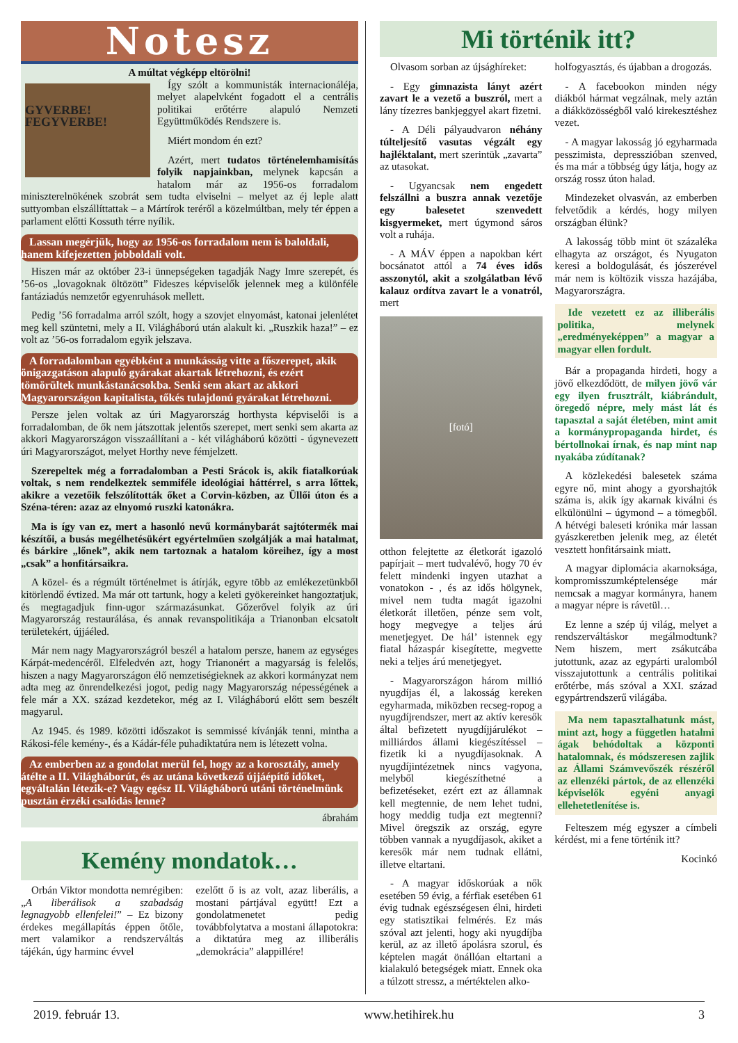Notesz
A múltat végképp eltörölni!
GYVERBE! FEGYVERBE!
Így szólt a kommunisták internacionáléja, melyet alapelvként fogadott el a centrális politikai erőtérre alapuló Nemzeti Együttműködés Rendszere is.
Miért mondom én ezt?
Azért, mert tudatos történelemhamisítás folyik napjainkban, melynek kapcsán a hatalom már az 1956-os forradalom miniszterelnökének szobrát sem tudta elviselni – melyet az éj leple alatt suttyomban elszállíttattak – a Mártírok teréről a közelmúltban, mely tér éppen a parlament előtti Kossuth térre nyílik.
Lassan megérjük, hogy az 1956-os forradalom nem is baloldali, hanem kifejezetten jobboldali volt.
Hiszen már az október 23-i ünnepségeken tagadják Nagy Imre szerepét, és ’56-os „lovagoknak öltözött” Fideszes képviselők jelennek meg a különféle fantáziadús nemzetőr egyenruhások mellett.
Pedig ’56 forradalma arról szólt, hogy a szovjet elnyomást, katonai jelenlétet meg kell szüntetni, mely a II. Világháború után alakult ki. „Ruszkik haza!” – ez volt az ’56-os forradalom egyik jelszava.
A forradalomban egyébként a munkásság vitte a főszerepet, akik önigazgatáson alapuló gyárakat akartak létrehozni, és ezért tömörültek munkástanácsokba. Senki sem akart az akkori Magyarországon kapitalista, tőkés tulajdonú gyárakat létrehozni.
Persze jelen voltak az úri Magyarország horthysta képviselői is a forradalomban, de ők nem játszottak jelentős szerepet, mert senki sem akarta az akkori Magyarországon visszaállítani a - két világháború közötti - úgynevezett úri Magyarországot, melyet Horthy neve fémjelzett.
Szerepeltek még a forradalomban a Pesti Srácok is, akik fiatalkorúak voltak, s nem rendelkeztek semmiféle ideológiai háttérrel, s arra lőttek, akikre a vezetőik felszólították őket a Corvin-közben, az Üllői úton és a Széna-téren: azaz az elnyomó ruszki katonákra.
Ma is így van ez, mert a hasonló nevű kormánybarát sajtótermék mai készítői, a busás megélhetésükért egyértelműen szolgálják a mai hatalmat, és bárkire „lőnek”, akik nem tartoznak a hatalom köreihez, így a most „csak” a honfitársaikra.
A közel- és a régmúlt történelmet is átírják, egyre több az emlékezetünkből kitörlendő évtized. Ma már ott tartunk, hogy a keleti gyökereinket hangoztatjuk, és megtagadjuk finn-ugor származásunkat. Gőzerővel folyik az úri Magyarország restaurálása, és annak revanspolitikája a Trianonban elcsatolt területekért, újjáéled.
Már nem nagy Magyarországról beszél a hatalom persze, hanem az egységes Kárpát-medencéről. Elfeledvén azt, hogy Trianonért a magyarság is felelős, hiszen a nagy Magyarországon élő nemzetiségieknek az akkori kormányzat nem adta meg az önrendelkezési jogot, pedig nagy Magyarország népességének a fele már a XX. század kezdetekor, még az I. Világháború előtt sem beszélt magyarul.
Az 1945. és 1989. közötti időszakot is semmissé kívánják tenni, mintha a Rákosi-féle kemény-, és a Kádár-féle puhadiktatúra nem is létezett volna.
Az emberben az a gondolat merül fel, hogy az a korosztály, amely átélte a II. Világháborút, és az utána következő újjáépítő időket, egyáltalán létezik-e? Vagy egész II. Világháború utáni történelmünk pusztán érzéki csalódás lenne?
ábrahám
Kemény mondatok…
Orbán Viktor mondotta nemrégiben: „A liberálisok a szabadság legnagyobb ellenfelei!” – Ez bizony érdekes megállapítás éppen őtőle, mert valamikor a rendszerváltás tájékán, úgy harminc évvel
ezelőtt ő is az volt, azaz liberális, a mostani pártjával együtt! Ezt a gondolatmenetet pedig továbbfolytatva a mostani állapotokra: a diktatúra meg az illiberális „demokrácia” alappillére!
Mi történik itt?
Olvasom sorban az újsághíreket:
- Egy gimnazista lányt azért zavart le a vezető a buszról, mert a lány tízezres bankjeggyel akart fizetni.
- A Déli pályaudvaron néhány túlteljesítő vasutas végzált egy hajléktalant, mert szerintük „zavarta” az utasokat.
- Ugyancsak nem engedett felszállni a buszra annak vezetője egy balesetet szenvedett kisgyermeket, mert úgymond sáros volt a ruhája.
- A MÁV éppen a napokban kért bocsánatot attól a 74 éves idős asszonytól, akit a szolgálatban lévő kalauz ordítva zavart le a vonatról, mert
[fotó]
otthon felejtette az életkorát igazoló papírjait – mert tudvalévő, hogy 70 év felett mindenki ingyen utazhat a vonatokon - , és az idős hölgynek, mivel nem tudta magát igazolni életkorát illetően, pénze sem volt, hogy megvegye a teljes árú menetjegyet. De hál’ istennek egy fiatal házaspár kisegítette, megvette neki a teljes árú menetjegyet.
- Magyarországon három millió nyugdíjas él, a lakosság kereken egyharmada, miközben recseg-ropog a nyugdíjrendszer, mert az aktív keresők által befizetett nyugdíjjárulékot – milliárdos állami kiegészítéssel – fizetik ki a nyugdíjasoknak. A nyugdíjintézetnek nincs vagyona, melyből kiegészíthetné a befizetéseket, ezért ezt az államnak kell megtennie, de nem lehet tudni, hogy meddig tudja ezt megtenni? Mivel öregszik az ország, egyre többen vannak a nyugdíjasok, akiket a keresők már nem tudnak ellátni, illetve eltartani.
- A magyar időskorúak a nők esetében 59 évig, a férfiak esetében 61 évig tudnak egészségesen élni, hirdeti egy statisztikai felmérés. Ez más szóval azt jelenti, hogy aki nyugdíjba kerül, az az illető ápolásra szorul, és képtelen magát önállóan eltartani a kialakuló betegségek miatt. Ennek oka a túlzott stressz, a mértéktelen alko-
holfogyasztás, és újabban a drogozás.
- A facebookon minden négy diákból hármat vegzálnak, mely aztán a diákközösségből való kirekesztéshez vezet.
- A magyar lakosság jó egyharmada pesszimista, depresszióban szenved, és ma már a többség úgy látja, hogy az ország rossz úton halad.
Mindezeket olvasván, az emberben felvetődik a kérdés, hogy milyen országban élünk?
A lakosság több mint öt százaléka elhagyta az országot, és Nyugaton keresi a boldogulását, és jószerével már nem is költözik vissza hazájába, Magyarországra.
Ide vezetett ez az illiberális politika, melynek „eredményeképpen” a magyar a magyar ellen fordult.
Bár a propaganda hirdeti, hogy a jövő elkezdődött, de milyen jövő vár egy ilyen frusztrált, kiábrándult, öregedő népre, mely mást lát és tapasztal a saját életében, mint amit a kormánypropaganda hirdet, és bértollnokai írnak, és nap mint nap nyakába zúdítanak?
A közlekedési balesetek száma egyre nő, mint ahogy a gyorshajtók száma is, akik így akarnak kiválni és elkülönülni – úgymond – a tömegből. A hétvégi baleseti krónika már lassan gyászkeretben jelenik meg, az életét vesztett honfitársaink miatt.
A magyar diplomácia akarnoksága, kompromisszumképtelensége már nemcsak a magyar kormányra, hanem a magyar népre is rávetül…
Ez lenne a szép új világ, melyet a rendszerváltáskor megálmodtunk? Nem hiszem, mert zsákutcába jutottunk, azaz az egypárti uralomból visszajutottunk a centrális politikai erőtérbe, más szóval a XXI. század egypártrendszerű világába.
Ma nem tapasztalhatunk mást, mint azt, hogy a független hatalmi ágak behódoltak a központi hatalomnak, és módszeresen zajlik az Állami Számvevőszék részéről az ellenzéki pártok, de az ellenzéki képviselők egyéni anyagi ellehetetlenítése is.
Felteszem még egyszer a címbeli kérdést, mi a fene történik itt?
Kocinkó
2019. február 13. www.hetihirek.hu 3